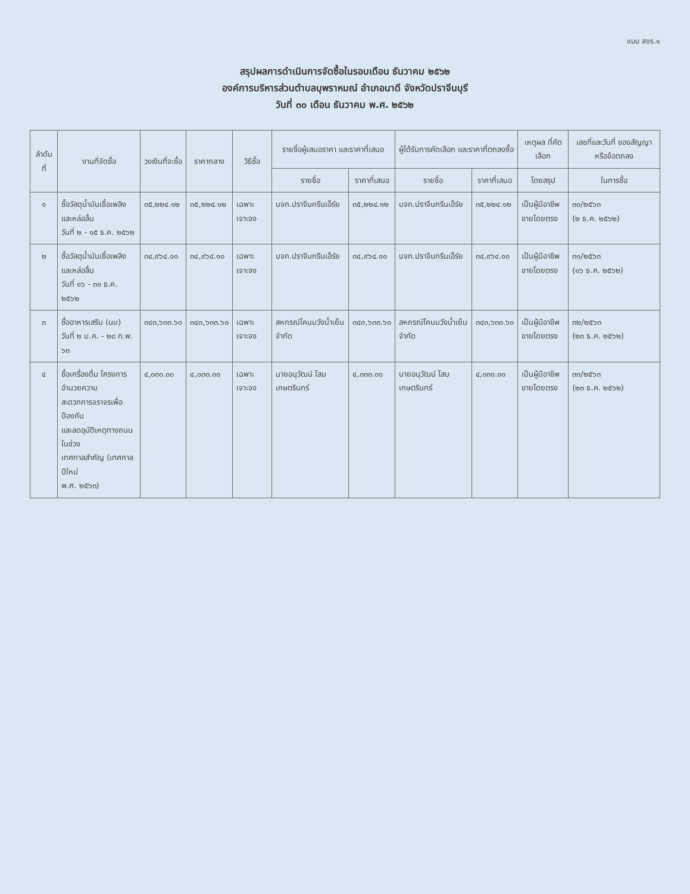แบบ สขร.๑
สรุปผลการดำเนินการจัดซื้อในรอบเดือน ธันวาคม ๒๕๖๒
องค์การบริหารส่วนตำบลบุพราหมณ์ อำเภอนาดี จังหวัดปราจีนบุรี
วันที่ ๓๐ เดือน ธันวาคม พ.ศ. ๒๕๖๒
| ลำดับที่ | งานที่จัดซื้อ | วงเงินที่จะซื้อ | ราคากลาง | วิธีซื้อ | รายชื่อผู้เสนอราคา และราคาที่เสนอ | | ผู้ได้รับการคัดเลือก และราคาที่ตกลงซื้อ | | เหตุผล ที่คัดเลือก | เลขที่และวันที่ ของสัญญาหรือข้อตกลง |
| --- | --- | --- | --- | --- | --- | --- | --- | --- | --- | --- |
| | | | | | รายชื่อ | ราคาที่เสนอ | รายชื่อ | ราคาที่เสนอ | โดยสรุป | ในการซื้อ |
| ๑ | ซื้อวัสดุน้ำมันเชื้อเพลิง และหล่อลื่น วันที่ ๒ - ๑๕ ธ.ค. ๒๕๖๒ | ๓๕,๒๒๔.๑๒ | ๓๕,๒๒๔.๑๒ | เฉพาะเจาะจง | บจก.ปราจีนกรีนเอ็ร์ย | ๓๕,๒๒๔.๑๒ | บจก.ปราจีนกรีนเอ็ร์ย | ๓๕,๒๒๔.๑๒ | เป็นผู้มีอาชีพ ขายโดยตรง | ๓๐/๒๕๖๓ (๒ ธ.ค. ๒๕๖๒) |
| ๒ | ซื้อวัสดุน้ำมันเชื้อเพลิง และหล่อลื่น วันที่ ๑๖ - ๓๑ ธ.ค. ๒๕๖๒ | ๓๔,๙๖๔.๑๐ | ๓๔,๙๖๔.๑๐ | เฉพาะเจาะจง | บจก.ปราจีนกรีนเอ็ร์ย | ๓๔,๙๖๔.๑๐ | บจก.ปราจีนกรีนเอ็ร์ย | ๓๔,๙๖๔.๑๐ | เป็นผู้มีอาชีพ ขายโดยตรง | ๓๑/๒๕๖๓ (๑๖ ธ.ค. ๒๕๖๒) |
| ๓ | ซื้ออาหารเสริม (นม) วันที่ ๒ ม.ค. - ๒๘ ก.พ. ๖๓ | ๓๔๓,๖๓๓.๖๐ | ๓๔๓,๖๓๓.๖๐ | เฉพาะเจาะจง | สหกรณ์โคนมวังน้ำเย็น จำกัด | ๓๔๓,๖๓๓.๖๐ | สหกรณ์โคนมวังน้ำเย็น จำกัด | ๓๔๓,๖๓๓.๖๐ | เป็นผู้มีอาชีพ ขายโดยตรง | ๓๒/๒๕๖๓ (๒๓ ธ.ค. ๒๕๖๒) |
| ๔ | ซื้อเครื่องดื่ม โครงการอำนวยความ สะดวกการจราจรเพื่อป้องกัน และลดอุบัติเหตุทางถนนในช่วง เทศกาลสำคัญ (เทศกาลปีใหม่ พ.ศ. ๒๕๖๓) | ๔,๐๓๐.๐๐ | ๔,๐๓๐.๐๐ | เฉพาะเจาะจง | นายอนุวัฒน์ โสมเกษตรินทร์ | ๔,๐๓๐.๐๐ | นายอนุวัฒน์ โสมเกษตรินทร์ | ๔,๐๓๐.๐๐ | เป็นผู้มีอาชีพ ขายโดยตรง | ๓๓/๒๕๖๓ (๒๓ ธ.ค. ๒๕๖๒) |